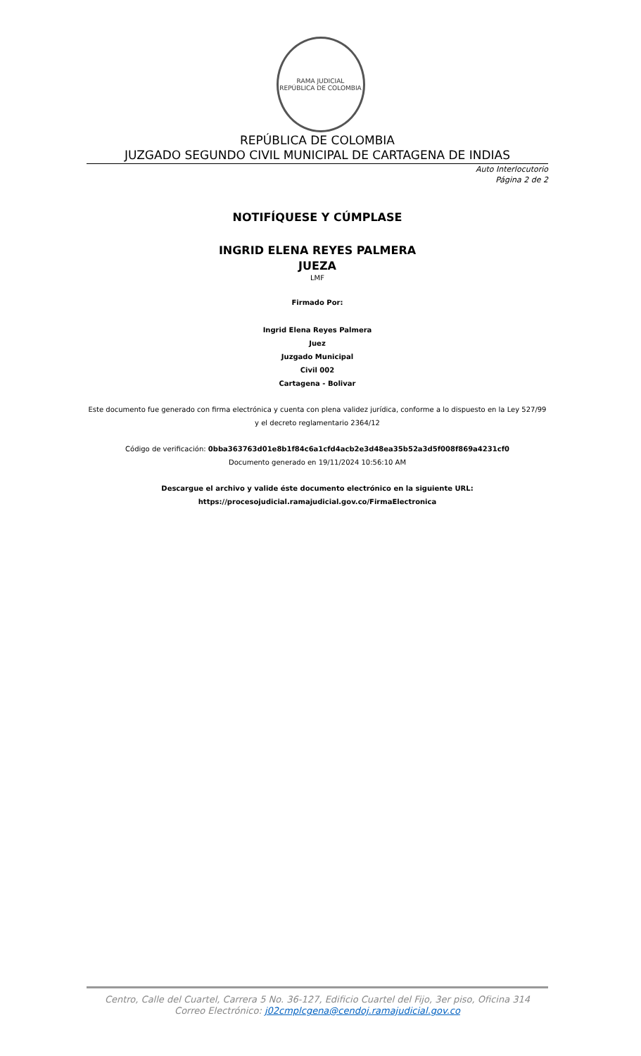RAMA JUDICIAL
REPÚBLICA DE COLOMBIA
REPÚBLICA DE COLOMBIA
JUZGADO SEGUNDO CIVIL MUNICIPAL DE CARTAGENA DE INDIAS
Auto Interlocutorio
Página 2 de 2
NOTIFÍQUESE Y CÚMPLASE
INGRID ELENA REYES PALMERA
JUEZA
LMF
Firmado Por:
Ingrid Elena Reyes Palmera
Juez
Juzgado Municipal
Civil 002
Cartagena - Bolivar
Este documento fue generado con firma electrónica y cuenta con plena validez jurídica, conforme a lo dispuesto en la Ley 527/99 y el decreto reglamentario 2364/12
Código de verificación: 0bba363763d01e8b1f84c6a1cfd4acb2e3d48ea35b52a3d5f008f869a4231cf0
Documento generado en 19/11/2024 10:56:10 AM
Descargue el archivo y valide éste documento electrónico en la siguiente URL:
https://procesojudicial.ramajudicial.gov.co/FirmaElectronica
Centro, Calle del Cuartel, Carrera 5 No. 36-127, Edificio Cuartel del Fijo, 3er piso, Oficina 314
Correo Electrónico: j02cmplcgena@cendoj.ramajudicial.gov.co